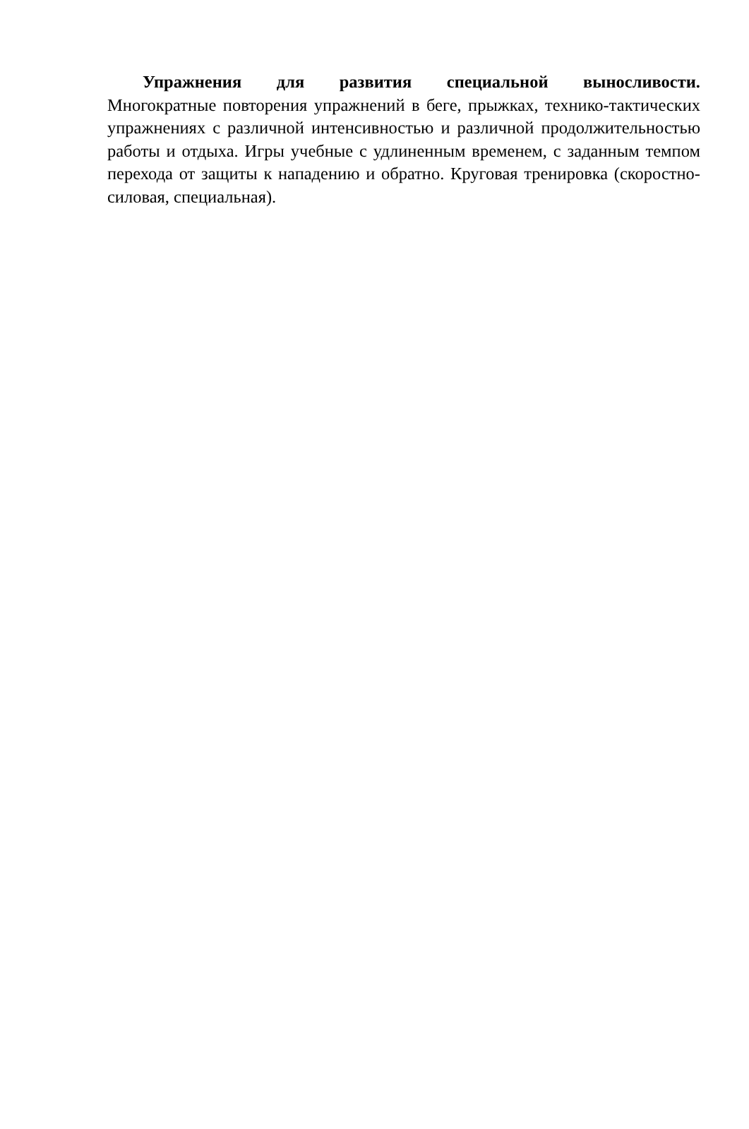Упражнения для развития специальной выносливости.
Многократные повторения упражнений в беге, прыжках, технико-тактических упражнениях с различной интенсивностью и различной продолжительностью работы и отдыха. Игры учебные с удлиненным временем, с заданным темпом перехода от защиты к нападению и обратно. Круговая тренировка (скоростно-силовая, специальная).